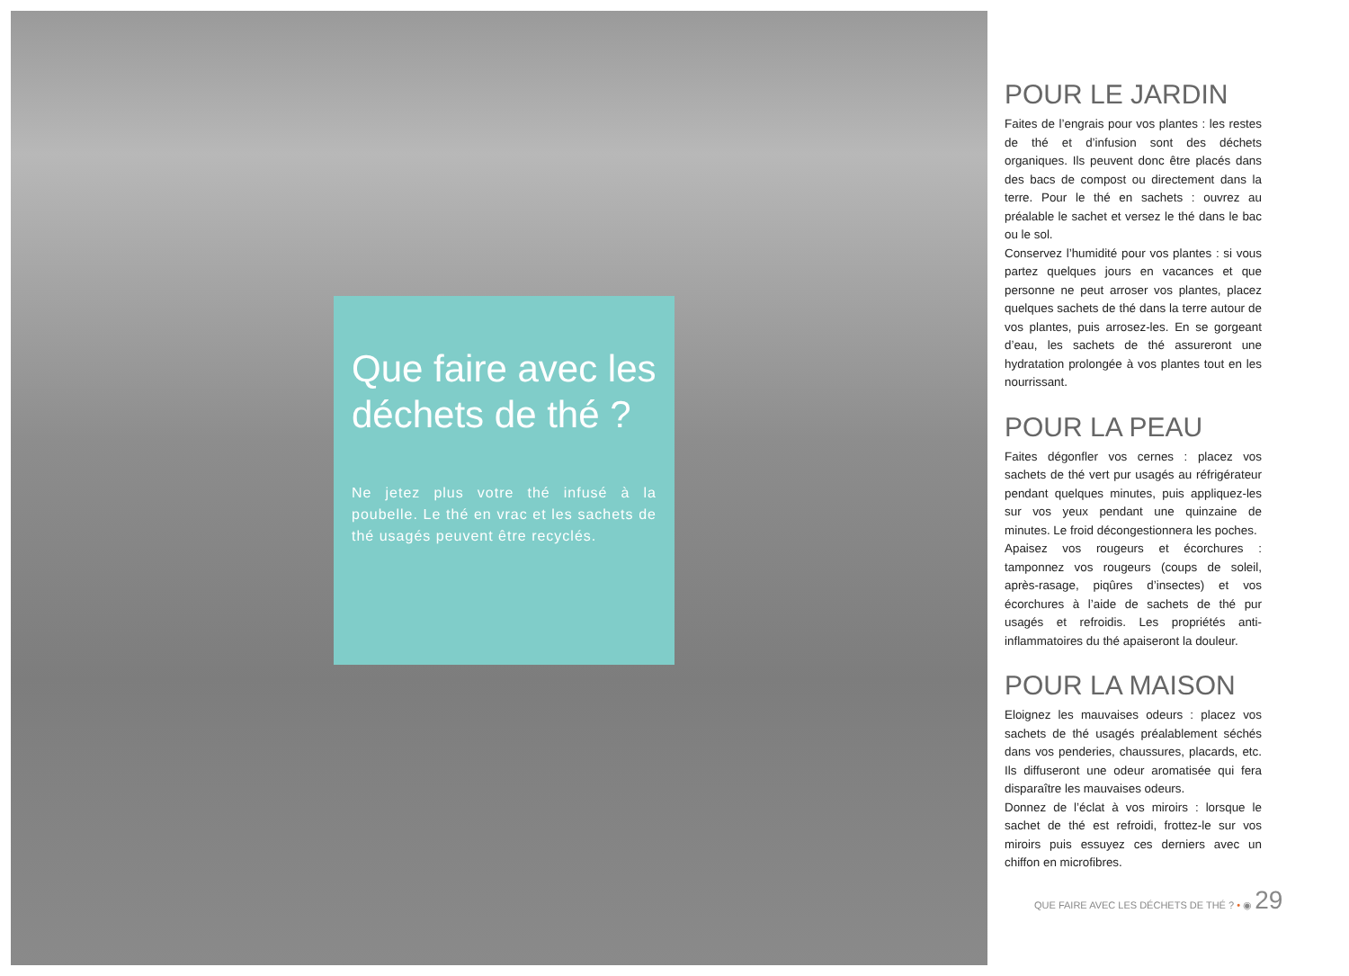Que faire avec les déchets de thé ?
Ne jetez plus votre thé infusé à la poubelle. Le thé en vrac et les sachets de thé usagés peuvent être recyclés.
POUR LE JARDIN
Faites de l’engrais pour vos plantes : les restes de thé et d’infusion sont des déchets organiques. Ils peuvent donc être placés dans des bacs de compost ou directement dans la terre. Pour le thé en sachets : ouvrez au préalable le sachet et versez le thé dans le bac ou le sol.
Conservez l’humidité pour vos plantes : si vous partez quelques jours en vacances et que personne ne peut arroser vos plantes, placez quelques sachets de thé dans la terre autour de vos plantes, puis arrosez-les. En se gorgeant d’eau, les sachets de thé assureront une hydratation prolongée à vos plantes tout en les nourrissant.
POUR LA PEAU
Faites dégonfler vos cernes : placez vos sachets de thé vert pur usagés au réfrigérateur pendant quelques minutes, puis appliquez-les sur vos yeux pendant une quinzaine de minutes. Le froid décongestionnera les poches.
Apaisez vos rougeurs et écorchures : tamponnez vos rougeurs (coups de soleil, après-rasage, piqûres d’insectes) et vos écorchures à l’aide de sachets de thé pur usagés et refroidis. Les propriétés anti-inflammatoires du thé apaiseront la douleur.
POUR LA MAISON
Eloignez les mauvaises odeurs : placez vos sachets de thé usagés préalablement séchés dans vos penderies, chaussures, placards, etc. Ils diffuseront une odeur aromatisée qui fera disparaître les mauvaises odeurs.
Donnez de l’éclat à vos miroirs : lorsque le sachet de thé est refroidi, frottez-le sur vos miroirs puis essuyez ces derniers avec un chiffon en microfibres.
QUE FAIRE AVEC LES DÉCHETS DE THÉ ? • ◉ 29